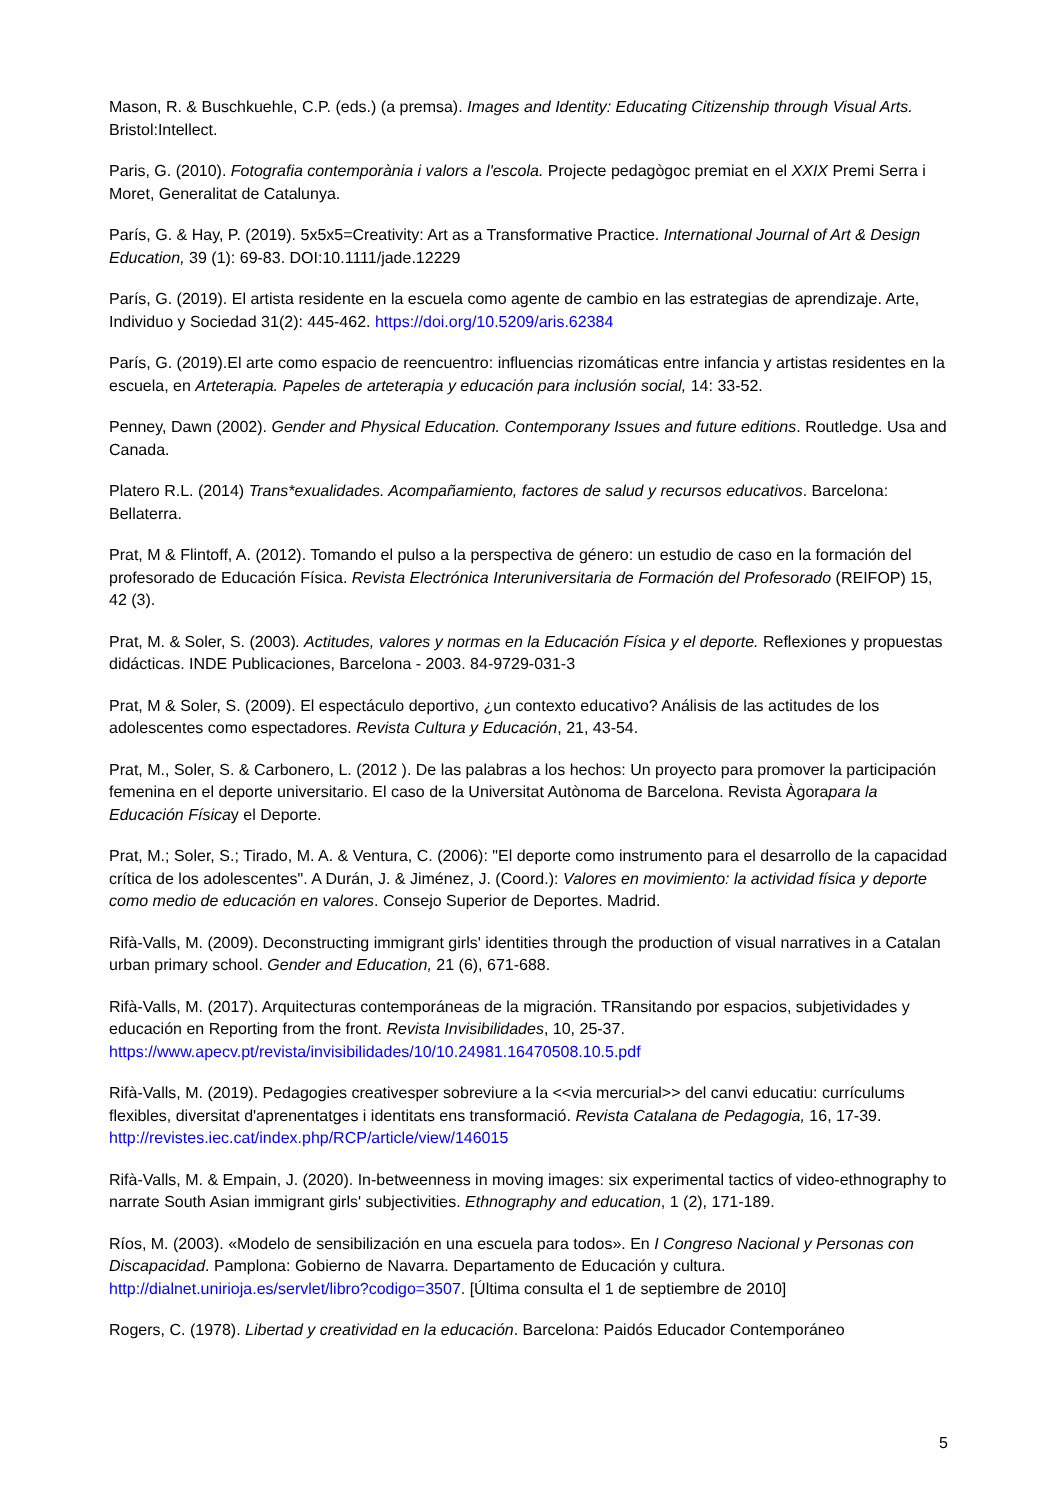Mason, R. & Buschkuehle, C.P. (eds.) (a premsa). Images and Identity: Educating Citizenship through Visual Arts. Bristol:Intellect.
Paris, G. (2010). Fotografia contemporània i valors a l'escola. Projecte pedagògoc premiat en el XXIX Premi Serra i Moret, Generalitat de Catalunya.
París, G. & Hay, P. (2019). 5x5x5=Creativity: Art as a Transformative Practice. International Journal of Art & Design Education, 39 (1): 69-83. DOI:10.1111/jade.12229
París, G. (2019). El artista residente en la escuela como agente de cambio en las estrategias de aprendizaje. Arte, Individuo y Sociedad 31(2): 445-462. https://doi.org/10.5209/aris.62384
París, G. (2019).El arte como espacio de reencuentro: influencias rizomáticas entre infancia y artistas residentes en la escuela, en Arteterapia. Papeles de arteterapia y educación para inclusión social, 14: 33-52.
Penney, Dawn (2002). Gender and Physical Education. Contemporany Issues and future editions. Routledge. Usa and Canada.
Platero R.L. (2014) Trans*exualidades. Acompañamiento, factores de salud y recursos educativos. Barcelona: Bellaterra.
Prat, M & Flintoff, A. (2012). Tomando el pulso a la perspectiva de género: un estudio de caso en la formación del profesorado de Educación Física. Revista Electrónica Interuniversitaria de Formación del Profesorado (REIFOP) 15, 42 (3).
Prat, M. & Soler, S. (2003). Actitudes, valores y normas en la Educación Física y el deporte. Reflexiones y propuestas didácticas. INDE Publicaciones, Barcelona - 2003. 84-9729-031-3
Prat, M & Soler, S. (2009). El espectáculo deportivo, ¿un contexto educativo? Análisis de las actitudes de los adolescentes como espectadores. Revista Cultura y Educación, 21, 43-54.
Prat, M., Soler, S. & Carbonero, L. (2012 ). De las palabras a los hechos: Un proyecto para promover la participación femenina en el deporte universitario. El caso de la Universitat Autònoma de Barcelona. Revista Àgorapara la Educación Físicay el Deporte.
Prat, M.; Soler, S.; Tirado, M. A. & Ventura, C. (2006): "El deporte como instrumento para el desarrollo de la capacidad crítica de los adolescentes". A Durán, J. & Jiménez, J. (Coord.): Valores en movimiento: la actividad física y deporte como medio de educación en valores. Consejo Superior de Deportes. Madrid.
Rifà-Valls, M. (2009). Deconstructing immigrant girls' identities through the production of visual narratives in a Catalan urban primary school. Gender and Education, 21 (6), 671-688.
Rifà-Valls, M. (2017). Arquitecturas contemporáneas de la migración. TRansitando por espacios, subjetividades y educación en Reporting from the front. Revista Invisibilidades, 10, 25-37. https://www.apecv.pt/revista/invisibilidades/10/10.24981.16470508.10.5.pdf
Rifà-Valls, M. (2019). Pedagogies creativesper sobreviure a la <<via mercurial>> del canvi educatiu: currículums flexibles, diversitat d'aprenentatges i identitats ens transformació. Revista Catalana de Pedagogia, 16, 17-39. http://revistes.iec.cat/index.php/RCP/article/view/146015
Rifà-Valls, M. & Empain, J. (2020). In-betweenness in moving images: six experimental tactics of video-ethnography to narrate South Asian immigrant girls' subjectivities. Ethnography and education, 1 (2), 171-189.
Ríos, M. (2003). «Modelo de sensibilización en una escuela para todos». En I Congreso Nacional y Personas con Discapacidad. Pamplona: Gobierno de Navarra. Departamento de Educación y cultura. http://dialnet.unirioja.es/servlet/libro?codigo=3507. [Última consulta el 1 de septiembre de 2010]
Rogers, C. (1978). Libertad y creatividad en la educación. Barcelona: Paidós Educador Contemporáneo
5